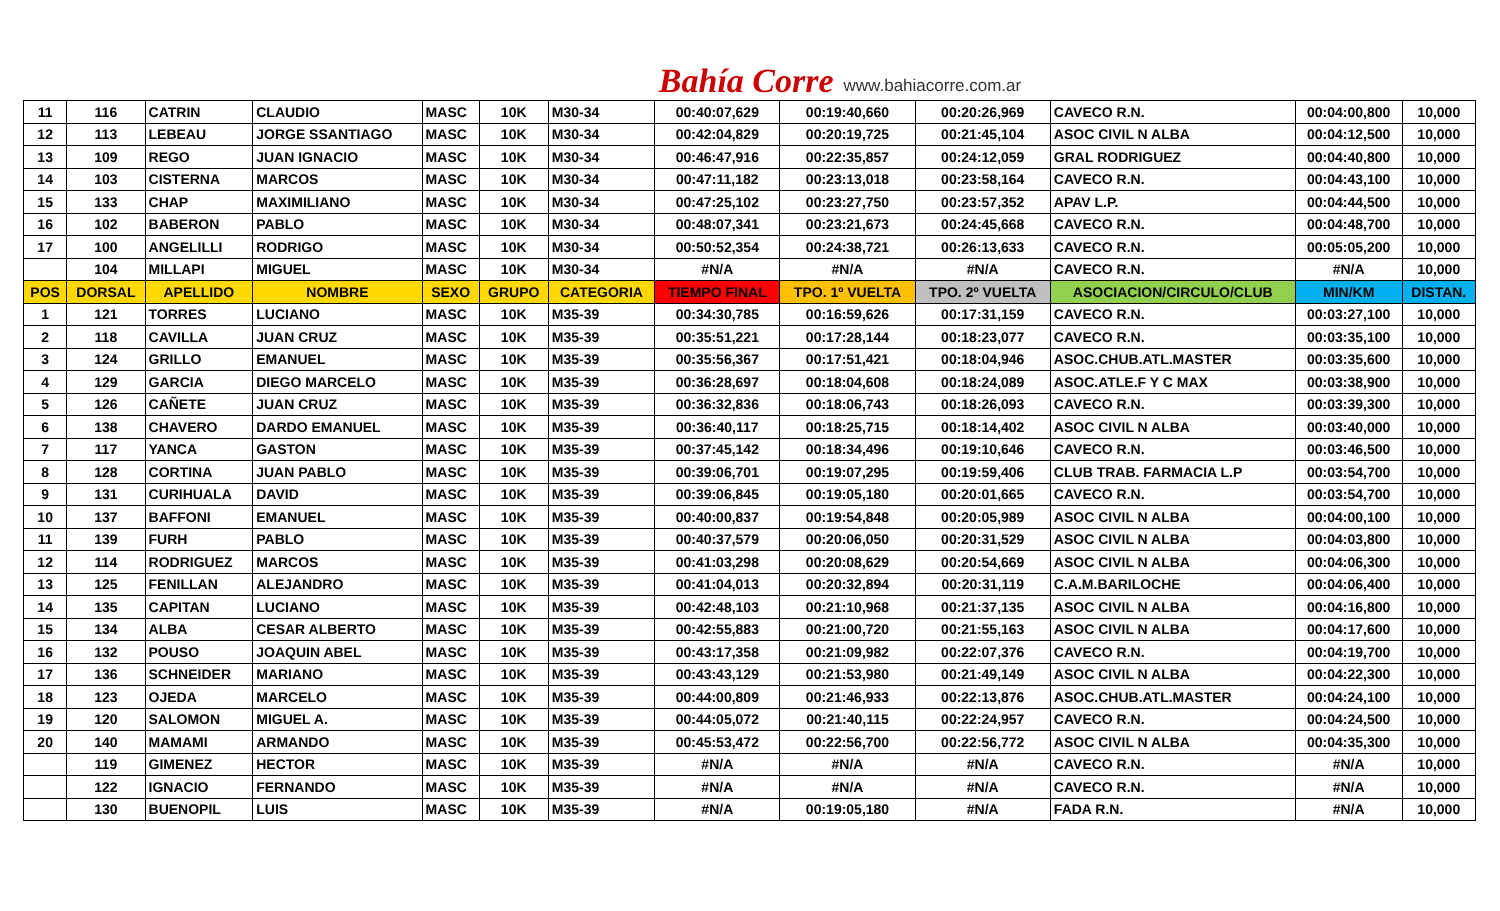Bahía Corre www.bahiacorre.com.ar
| 11 | 116 | CATRIN | CLAUDIO | MASC | 10K | M30-34 | 00:40:07,629 | 00:19:40,660 | 00:20:26,969 | CAVECO R.N. | 00:04:00,800 | 10,000 |
| 12 | 113 | LEBEAU | JORGE SSANTIAGO | MASC | 10K | M30-34 | 00:42:04,829 | 00:20:19,725 | 00:21:45,104 | ASOC CIVIL N ALBA | 00:04:12,500 | 10,000 |
| 13 | 109 | REGO | JUAN IGNACIO | MASC | 10K | M30-34 | 00:46:47,916 | 00:22:35,857 | 00:24:12,059 | GRAL RODRIGUEZ | 00:04:40,800 | 10,000 |
| 14 | 103 | CISTERNA | MARCOS | MASC | 10K | M30-34 | 00:47:11,182 | 00:23:13,018 | 00:23:58,164 | CAVECO R.N. | 00:04:43,100 | 10,000 |
| 15 | 133 | CHAP | MAXIMILIANO | MASC | 10K | M30-34 | 00:47:25,102 | 00:23:27,750 | 00:23:57,352 | APAV L.P. | 00:04:44,500 | 10,000 |
| 16 | 102 | BABERON | PABLO | MASC | 10K | M30-34 | 00:48:07,341 | 00:23:21,673 | 00:24:45,668 | CAVECO R.N. | 00:04:48,700 | 10,000 |
| 17 | 100 | ANGELILLI | RODRIGO | MASC | 10K | M30-34 | 00:50:52,354 | 00:24:38,721 | 00:26:13,633 | CAVECO R.N. | 00:05:05,200 | 10,000 |
| | 104 | MILLAPI | MIGUEL | MASC | 10K | M30-34 | #N/A | #N/A | #N/A | CAVECO R.N. | #N/A | 10,000 |
| POS | DORSAL | APELLIDO | NOMBRE | SEXO | GRUPO | CATEGORIA | TIEMPO FINAL | TPO. 1º VUELTA | TPO. 2º VUELTA | ASOCIACION/CIRCULO/CLUB | MIN/KM | DISTAN. |
| 1 | 121 | TORRES | LUCIANO | MASC | 10K | M35-39 | 00:34:30,785 | 00:16:59,626 | 00:17:31,159 | CAVECO R.N. | 00:03:27,100 | 10,000 |
| 2 | 118 | CAVILLA | JUAN CRUZ | MASC | 10K | M35-39 | 00:35:51,221 | 00:17:28,144 | 00:18:23,077 | CAVECO R.N. | 00:03:35,100 | 10,000 |
| 3 | 124 | GRILLO | EMANUEL | MASC | 10K | M35-39 | 00:35:56,367 | 00:17:51,421 | 00:18:04,946 | ASOC.CHUB.ATL.MASTER | 00:03:35,600 | 10,000 |
| 4 | 129 | GARCIA | DIEGO MARCELO | MASC | 10K | M35-39 | 00:36:28,697 | 00:18:04,608 | 00:18:24,089 | ASOC.ATLE.F Y C MAX | 00:03:38,900 | 10,000 |
| 5 | 126 | CAÑETE | JUAN CRUZ | MASC | 10K | M35-39 | 00:36:32,836 | 00:18:06,743 | 00:18:26,093 | CAVECO R.N. | 00:03:39,300 | 10,000 |
| 6 | 138 | CHAVERO | DARDO EMANUEL | MASC | 10K | M35-39 | 00:36:40,117 | 00:18:25,715 | 00:18:14,402 | ASOC CIVIL N ALBA | 00:03:40,000 | 10,000 |
| 7 | 117 | YANCA | GASTON | MASC | 10K | M35-39 | 00:37:45,142 | 00:18:34,496 | 00:19:10,646 | CAVECO R.N. | 00:03:46,500 | 10,000 |
| 8 | 128 | CORTINA | JUAN PABLO | MASC | 10K | M35-39 | 00:39:06,701 | 00:19:07,295 | 00:19:59,406 | CLUB TRAB. FARMACIA L.P | 00:03:54,700 | 10,000 |
| 9 | 131 | CURIHUALA | DAVID | MASC | 10K | M35-39 | 00:39:06,845 | 00:19:05,180 | 00:20:01,665 | CAVECO R.N. | 00:03:54,700 | 10,000 |
| 10 | 137 | BAFFONI | EMANUEL | MASC | 10K | M35-39 | 00:40:00,837 | 00:19:54,848 | 00:20:05,989 | ASOC CIVIL N ALBA | 00:04:00,100 | 10,000 |
| 11 | 139 | FURH | PABLO | MASC | 10K | M35-39 | 00:40:37,579 | 00:20:06,050 | 00:20:31,529 | ASOC CIVIL N ALBA | 00:04:03,800 | 10,000 |
| 12 | 114 | RODRIGUEZ | MARCOS | MASC | 10K | M35-39 | 00:41:03,298 | 00:20:08,629 | 00:20:54,669 | ASOC CIVIL N ALBA | 00:04:06,300 | 10,000 |
| 13 | 125 | FENILLAN | ALEJANDRO | MASC | 10K | M35-39 | 00:41:04,013 | 00:20:32,894 | 00:20:31,119 | C.A.M.BARILOCHE | 00:04:06,400 | 10,000 |
| 14 | 135 | CAPITAN | LUCIANO | MASC | 10K | M35-39 | 00:42:48,103 | 00:21:10,968 | 00:21:37,135 | ASOC CIVIL N ALBA | 00:04:16,800 | 10,000 |
| 15 | 134 | ALBA | CESAR ALBERTO | MASC | 10K | M35-39 | 00:42:55,883 | 00:21:00,720 | 00:21:55,163 | ASOC CIVIL N ALBA | 00:04:17,600 | 10,000 |
| 16 | 132 | POUSO | JOAQUIN ABEL | MASC | 10K | M35-39 | 00:43:17,358 | 00:21:09,982 | 00:22:07,376 | CAVECO R.N. | 00:04:19,700 | 10,000 |
| 17 | 136 | SCHNEIDER | MARIANO | MASC | 10K | M35-39 | 00:43:43,129 | 00:21:53,980 | 00:21:49,149 | ASOC CIVIL N ALBA | 00:04:22,300 | 10,000 |
| 18 | 123 | OJEDA | MARCELO | MASC | 10K | M35-39 | 00:44:00,809 | 00:21:46,933 | 00:22:13,876 | ASOC.CHUB.ATL.MASTER | 00:04:24,100 | 10,000 |
| 19 | 120 | SALOMON | MIGUEL A. | MASC | 10K | M35-39 | 00:44:05,072 | 00:21:40,115 | 00:22:24,957 | CAVECO R.N. | 00:04:24,500 | 10,000 |
| 20 | 140 | MAMAMI | ARMANDO | MASC | 10K | M35-39 | 00:45:53,472 | 00:22:56,700 | 00:22:56,772 | ASOC CIVIL N ALBA | 00:04:35,300 | 10,000 |
| | 119 | GIMENEZ | HECTOR | MASC | 10K | M35-39 | #N/A | #N/A | #N/A | CAVECO R.N. | #N/A | 10,000 |
| | 122 | IGNACIO | FERNANDO | MASC | 10K | M35-39 | #N/A | #N/A | #N/A | CAVECO R.N. | #N/A | 10,000 |
| | 130 | BUENOPIL | LUIS | MASC | 10K | M35-39 | #N/A | 00:19:05,180 | #N/A | FADA R.N. | #N/A | 10,000 |